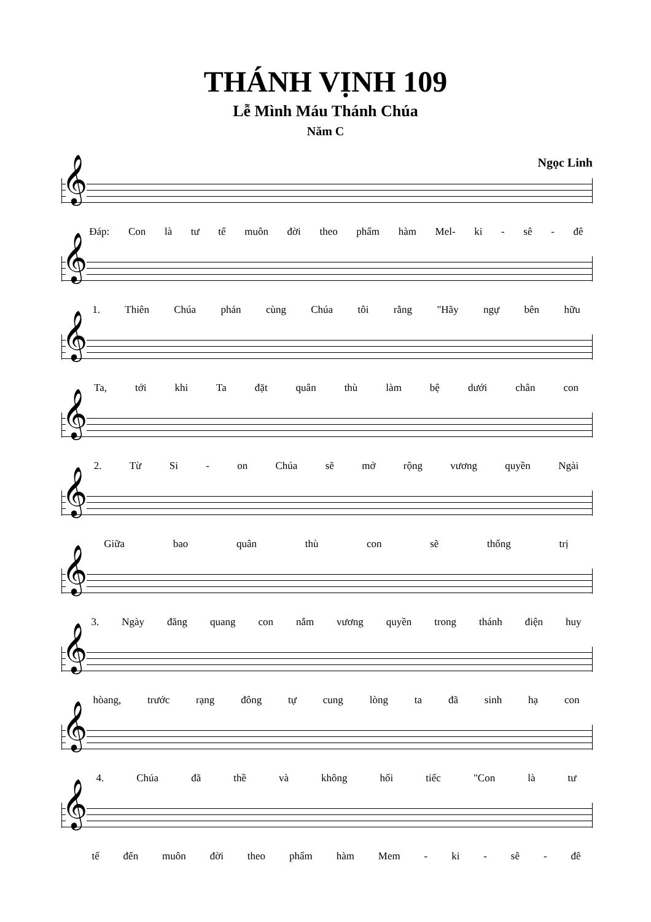THÁNH VỊNH 109
Lễ Mình Máu Thánh Chúa
Năm C
Ngọc Linh
𝄞
Đáp: Con là tư tế muôn đời theo phẩm hàm Mel- ki - sê - đê
𝄞
1. Thiên Chúa phán cùng Chúa tôi rằng "Hãy ngự bên hữu
𝄞
Ta, tới khi Ta đặt quân thù làm bệ dưới chân con
𝄞
2. Từ Si - on Chúa sẽ mở rộng vương quyền Ngài
𝄞
Giữa bao quân thù con sẽ thống trị
𝄞
3. Ngày đăng quang con nắm vương quyền trong thánh điện huy
𝄞
hòang, trước rạng đông tự cung lòng ta đã sinh hạ con
𝄞
4. Chúa đã thề và không hối tiếc "Con là tư
𝄞
tế đến muôn đời theo phẩm hàm Mem - ki - sê - đê